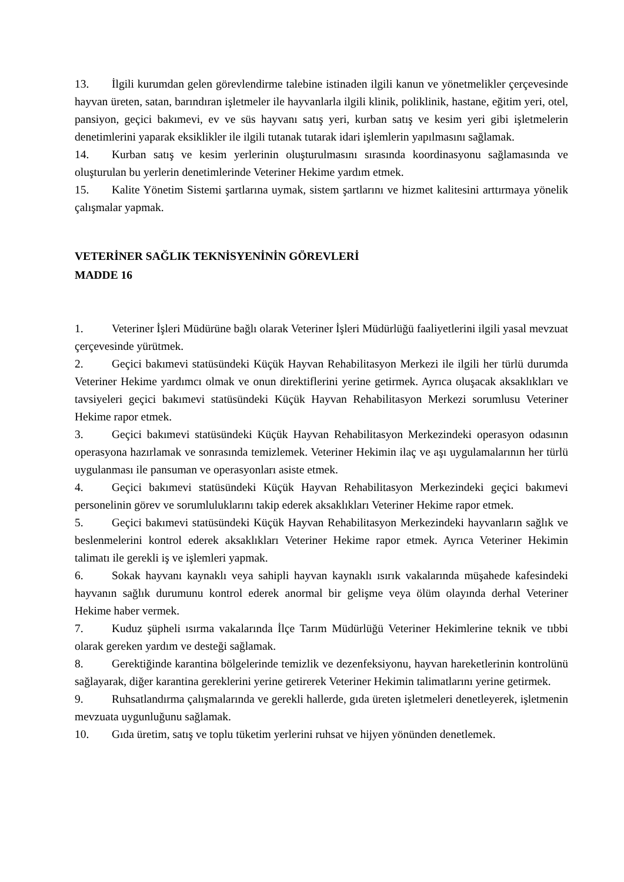13. İlgili kurumdan gelen görevlendirme talebine istinaden ilgili kanun ve yönetmelikler çerçevesinde hayvan üreten, satan, barındıran işletmeler ile hayvanlarla ilgili klinik, poliklinik, hastane, eğitim yeri, otel, pansiyon, geçici bakımevi, ev ve süs hayvanı satış yeri, kurban satış ve kesim yeri gibi işletmelerin denetimlerini yaparak eksiklikler ile ilgili tutanak tutarak idari işlemlerin yapılmasını sağlamak.
14. Kurban satış ve kesim yerlerinin oluşturulmasını sırasında koordinasyonu sağlamasında ve oluşturulan bu yerlerin denetimlerinde Veteriner Hekime yardım etmek.
15. Kalite Yönetim Sistemi şartlarına uymak, sistem şartlarını ve hizmet kalitesini arttırmaya yönelik çalışmalar yapmak.
VETERİNER SAĞLIK TEKNİSYENİNİN GÖREVLERİ
MADDE 16
1. Veteriner İşleri Müdürüne bağlı olarak Veteriner İşleri Müdürlüğü faaliyetlerini ilgili yasal mevzuat çerçevesinde yürütmek.
2. Geçici bakımevi statüsündeki Küçük Hayvan Rehabilitasyon Merkezi ile ilgili her türlü durumda Veteriner Hekime yardımcı olmak ve onun direktiflerini yerine getirmek. Ayrıca oluşacak aksaklıkları ve tavsiyeleri geçici bakımevi statüsündeki Küçük Hayvan Rehabilitasyon Merkezi sorumlusu Veteriner Hekime rapor etmek.
3. Geçici bakımevi statüsündeki Küçük Hayvan Rehabilitasyon Merkezindeki operasyon odasının operasyona hazırlamak ve sonrasında temizlemek. Veteriner Hekimin ilaç ve aşı uygulamalarının her türlü uygulanması ile pansuman ve operasyonları asiste etmek.
4. Geçici bakımevi statüsündeki Küçük Hayvan Rehabilitasyon Merkezindeki geçici bakımevi personelinin görev ve sorumluluklarını takip ederek aksaklıkları Veteriner Hekime rapor etmek.
5. Geçici bakımevi statüsündeki Küçük Hayvan Rehabilitasyon Merkezindeki hayvanların sağlık ve beslenmelerini kontrol ederek aksaklıkları Veteriner Hekime rapor etmek. Ayrıca Veteriner Hekimin talimatı ile gerekli iş ve işlemleri yapmak.
6. Sokak hayvanı kaynaklı veya sahipli hayvan kaynaklı ısırık vakalarında müşahede kafesindeki hayvanın sağlık durumunu kontrol ederek anormal bir gelişme veya ölüm olayında derhal Veteriner Hekime haber vermek.
7. Kuduz şüpheli ısırma vakalarında İlçe Tarım Müdürlüğü Veteriner Hekimlerine teknik ve tıbbi olarak gereken yardım ve desteği sağlamak.
8. Gerektiğinde karantina bölgelerinde temizlik ve dezenfeksiyonu, hayvan hareketlerinin kontrolünü sağlayarak, diğer karantina gereklerini yerine getirerek Veteriner Hekimin talimatlarını yerine getirmek.
9. Ruhsatlandırma çalışmalarında ve gerekli hallerde, gıda üreten işletmeleri denetleyerek, işletmenin mevzuata uygunluğunu sağlamak.
10. Gıda üretim, satış ve toplu tüketim yerlerini ruhsat ve hijyen yönünden denetlemek.